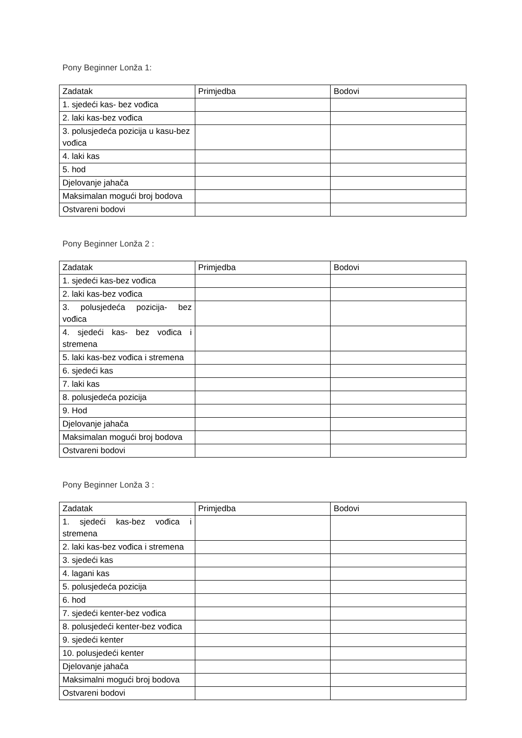Pony Beginner Lonža 1:
| Zadatak | Primjedba | Bodovi |
| 1. sjedeći kas- bez vođica | | |
| 2. laki kas-bez vođica | | |
| 3. polusjedeća pozicija u kasu-bez vođica | | |
| 4. laki kas | | |
| 5. hod | | |
| Djelovanje jahača | | |
| Maksimalan mogući broj bodova | | |
| Ostvareni bodovi | | |
Pony Beginner Lonža 2 :
| Zadatak | Primjedba | Bodovi |
| 1. sjedeći kas-bez vođica | | |
| 2. laki kas-bez vođica | | |
| 3. polusjedeća pozicija- bez vođica | | |
| 4. sjedeći kas- bez vođica i stremena | | |
| 5. laki kas-bez vođica i stremena | | |
| 6. sjedeći kas | | |
| 7. laki kas | | |
| 8. polusjedeća pozicija | | |
| 9. Hod | | |
| Djelovanje jahača | | |
| Maksimalan mogući broj bodova | | |
| Ostvareni bodovi | | |
Pony Beginner Lonža 3 :
| Zadatak | Primjedba | Bodovi |
| 1. sjedeći kas-bez vođica i stremena | | |
| 2. laki kas-bez vođica i stremena | | |
| 3. sjedeći kas | | |
| 4. lagani kas | | |
| 5. polusjedeća pozicija | | |
| 6. hod | | |
| 7. sjedeći kenter-bez vođica | | |
| 8. polusjedeći kenter-bez vođica | | |
| 9. sjedeći kenter | | |
| 10. polusjedeći kenter | | |
| Djelovanje jahača | | |
| Maksimalni mogući broj bodova | | |
| Ostvareni bodovi | | |